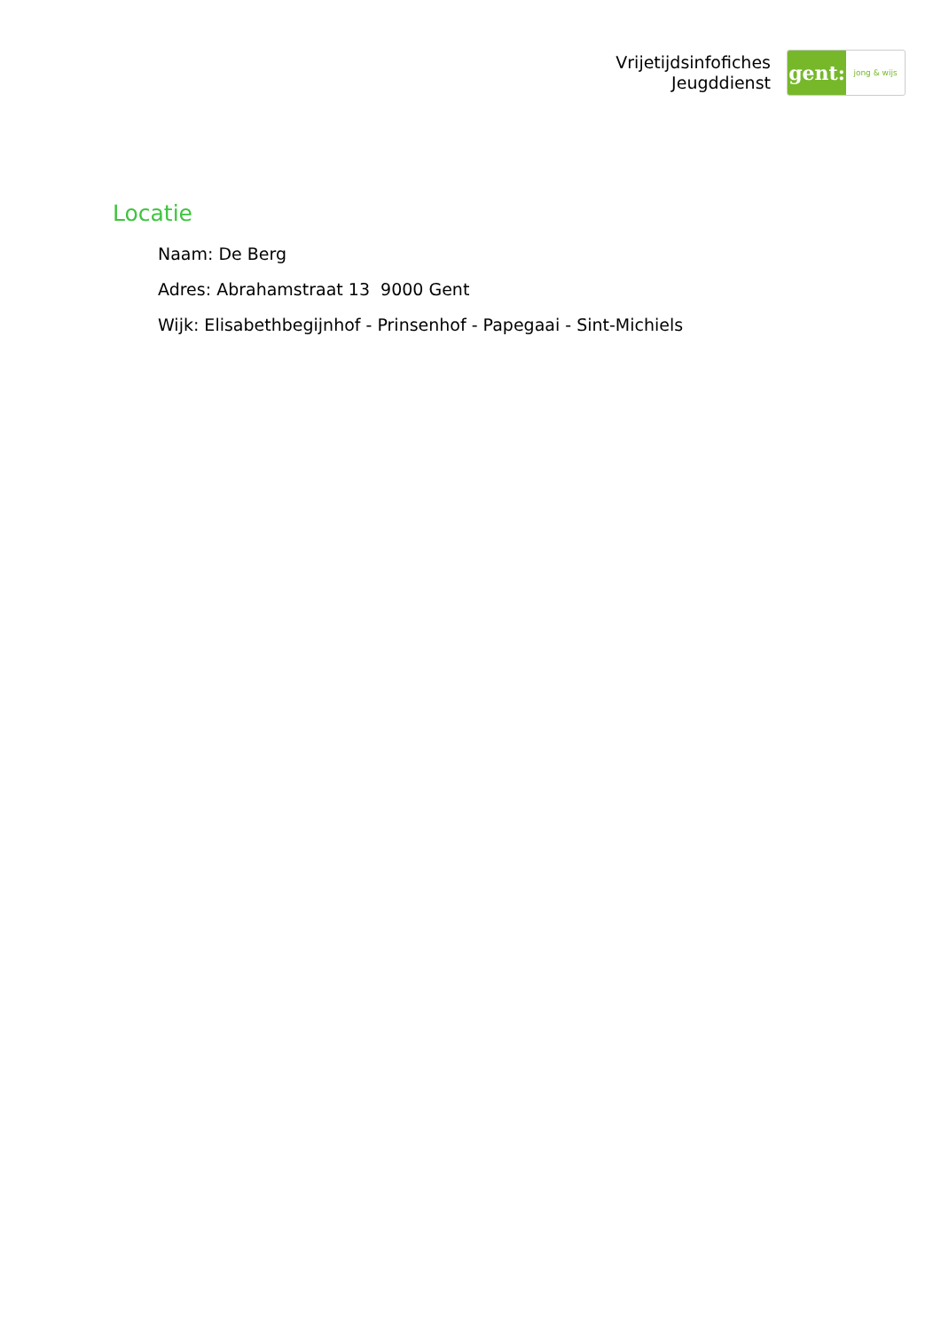Vrijetijdsinfofiches
Jeugddienst
gent:
jong & wijs
Locatie
Naam: De Berg
Adres: Abrahamstraat 13 9000 Gent
Wijk: Elisabethbegijnhof - Prinsenhof - Papegaai - Sint-Michiels